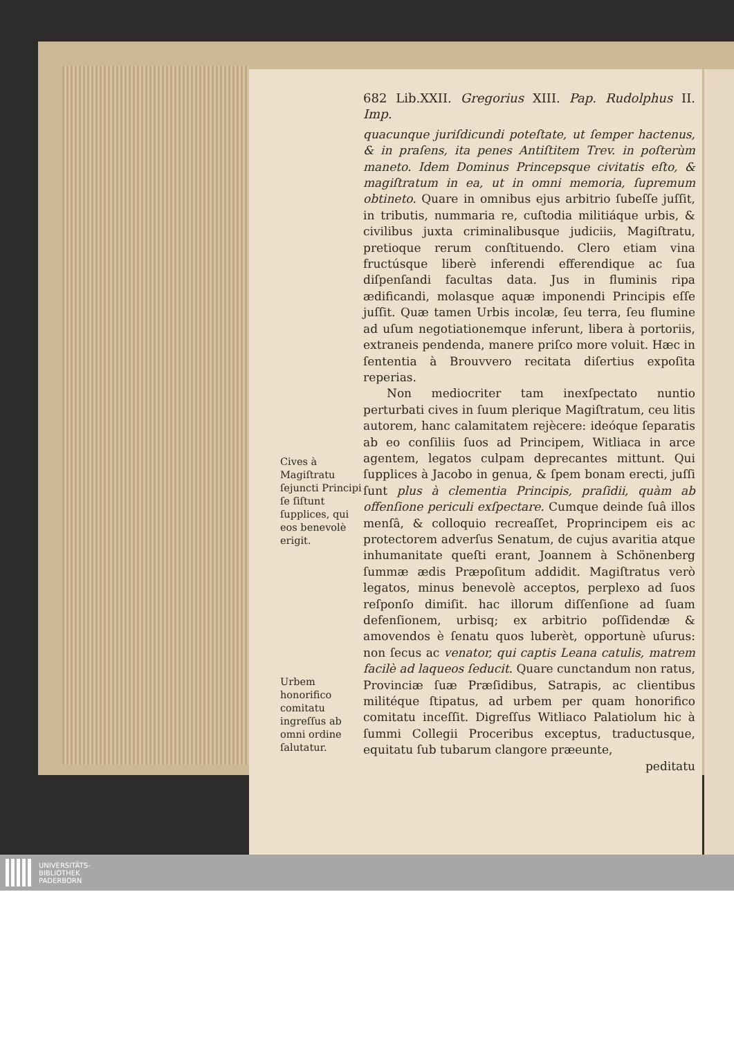Cives à Magiſtratu ſejuncti Principi ſe ſiſtunt ſupplices, qui eos benevolè erigit.
Urbem honorifico comitatu ingreſſus ab omni ordine ſalutatur.
682 Lib.XXII. Gregorius XIII. Pap. Rudolphus II. Imp.
quacunque juriſdicundi poteſtate, ut ſemper hactenus, & in praſens, ita penes Antiſtitem Trev. in poſterùm maneto. Idem Dominus Princepsque civitatis eſto, & magiſtratum in ea, ut in omni memoria, ſupremum obtineto. Quare in omnibus ejus arbitrio ſubeſſe juſſit, in tributis, nummaria re, cuſtodia militiáque urbis, & civilibus juxta criminalibusque judiciis, Magiſtratu, pretioque rerum conſtituendo. Clero etiam vina fructúsque liberè inferendi efferendique ac ſua diſpenſandi facultas data. Jus in fluminis ripa ædificandi, molasque aquæ imponendi Principis eſſe juſſit. Quæ tamen Urbis incolæ, ſeu terra, ſeu flumine ad uſum negotiationemque inferunt, libera à portoriis, extraneis pendenda, manere priſco more voluit. Hæc in ſententia à Brouvvero recitata diſertius expoſita reperias.
Non mediocriter tam inexſpectato nuntio perturbati cives in ſuum plerique Magiſtratum, ceu litis autorem, hanc calamitatem rejècere: ideóque ſeparatis ab eo conſiliis ſuos ad Principem, Witliaca in arce agentem, legatos culpam deprecantes mittunt. Qui ſupplices à Jacobo in genua, & ſpem bonam erecti, juſſi ſunt plus à clementia Principis, praſidii, quàm ab offenſione periculi exſpectare. Cumque deinde ſuâ illos menſâ, & colloquio recreaſſet, Proprincipem eis ac protectorem adverſus Senatum, de cujus avaritia atque inhumanitate queſti erant, Joannem à Schönenberg ſummæ ædis Præpoſitum addidit. Magiſtratus verò legatos, minus benevolè acceptos, perplexo ad ſuos reſponſo dimiſit. hac illorum diſſenſione ad ſuam defenſionem, urbisq; ex arbitrio poſſidendæ & amovendos è ſenatu quos luberèt, opportunè uſurus: non ſecus ac venator, qui captis Leana catulis, matrem facilè ad laqueos ſeducit. Quare cunctandum non ratus, Provinciæ ſuæ Præſidibus, Satrapis, ac clientibus militéque ſtipatus, ad urbem per quam honorifico comitatu inceſſit. Digreſſus Witliaco Palatiolum hic à ſummi Collegii Proceribus exceptus, traductusque, equitatu ſub tubarum clangore præeunte,
peditatu
UNIVERSITÄTS-
BIBLIOTHEK
PADERBORN